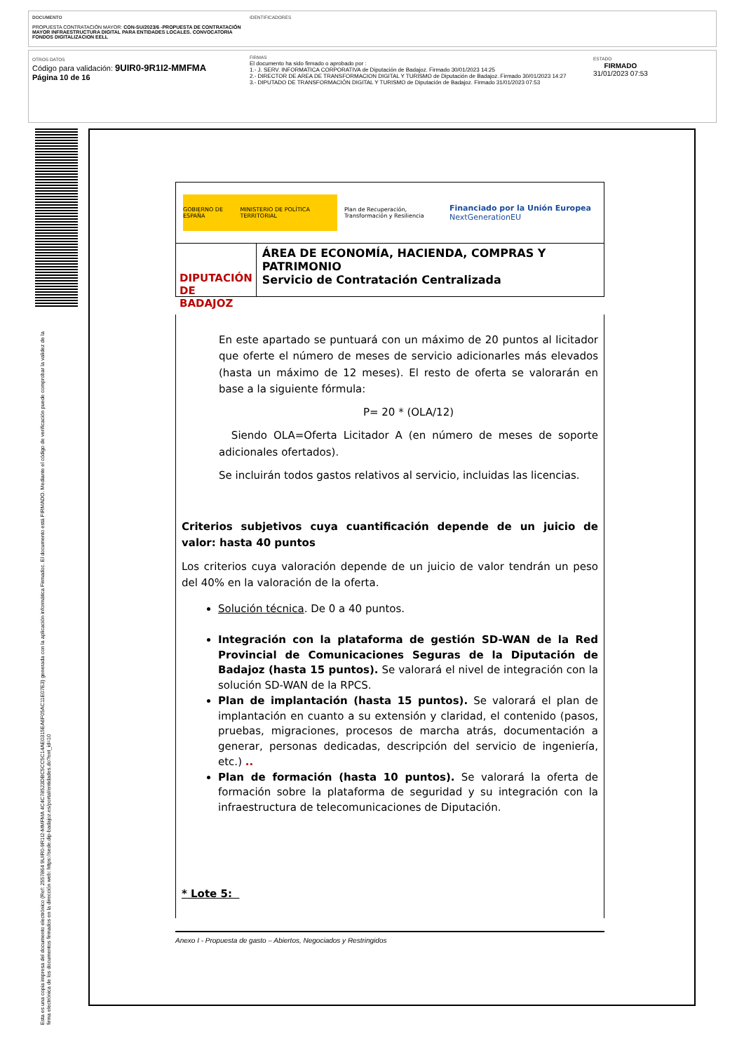DOCUMENTO
PROPUESTA CONTRATACIÓN MAYOR: CON-SU/2023/6 -PROPUESTA DE CONTRATACIÓN MAYOR INFRAESTRUCTURA DIGITAL PARA ENTIDADES LOCALES. CONVOCATORIA FONDOS DIGITALIZACION EELL
IDENTIFICADORES
OTROS DATOS
Código para validación: 9UIR0-9R1I2-MMFMA
Página 10 de 16
FIRMAS
El documento ha sido firmado o aprobado por :
1.- J. SERV. INFORMATICA CORPORATIVA de Diputación de Badajoz. Firmado 30/01/2023 14:25
2.- DIRECTOR DE AREA DE TRANSFORMACION DIGITAL Y TURISMO de Diputación de Badajoz. Firmado 30/01/2023 14:27
3.- DIPUTADO DE TRANSFORMACIÓN DIGITAL Y TURISMO de Diputación de Badajoz. Firmado 31/01/2023 07:53
ESTADO
FIRMADO
31/01/2023 07:53
Esta es una copia impresa del documento electrónico (Ref: 2557864 9UIR0-9R1I2-MMFMA 4C4C78523DBC5CC5C14AE0315EA6F05AC11E07E3) generada con la aplicación informática Firmadoc. El documento está FIRMADO. Mediante el código de verificación puede comprobar la validez de la firma electrónica de los documentos firmados en la dirección web: https://sede.dip-badajoz.es/portal/entidades.do?ent_id=10
GOBIERNO DE ESPAÑA MINISTERIO DE POLÍTICA TERRITORIAL
Plan de Recuperación, Transformación y Resiliencia
Financiado por la Unión Europea
NextGenerationEU
DIPUTACIÓN DE BADAJOZ
ÁREA DE ECONOMÍA, HACIENDA, COMPRAS Y PATRIMONIO
Servicio de Contratación Centralizada
En este apartado se puntuará con un máximo de 20 puntos al licitador que oferte el número de meses de servicio adicionarles más elevados (hasta un máximo de 12 meses). El resto de oferta se valorarán en base a la siguiente fórmula:
P= 20 * (OLA/12)
Siendo OLA=Oferta Licitador A (en número de meses de soporte adicionales ofertados).
Se incluirán todos gastos relativos al servicio, incluidas las licencias.
Criterios subjetivos cuya cuantificación depende de un juicio de valor: hasta 40 puntos
Los criterios cuya valoración depende de un juicio de valor tendrán un peso del 40% en la valoración de la oferta.
Solución técnica. De 0 a 40 puntos.
Integración con la plataforma de gestión SD-WAN de la Red Provincial de Comunicaciones Seguras de la Diputación de Badajoz (hasta 15 puntos). Se valorará el nivel de integración con la solución SD-WAN de la RPCS.
Plan de implantación (hasta 15 puntos). Se valorará el plan de implantación en cuanto a su extensión y claridad, el contenido (pasos, pruebas, migraciones, procesos de marcha atrás, documentación a generar, personas dedicadas, descripción del servicio de ingeniería, etc.) ..
Plan de formación (hasta 10 puntos). Se valorará la oferta de formación sobre la plataforma de seguridad y su integración con la infraestructura de telecomunicaciones de Diputación.
* Lote 5:
Anexo I - Propuesta de gasto – Abiertos, Negociados y Restringidos